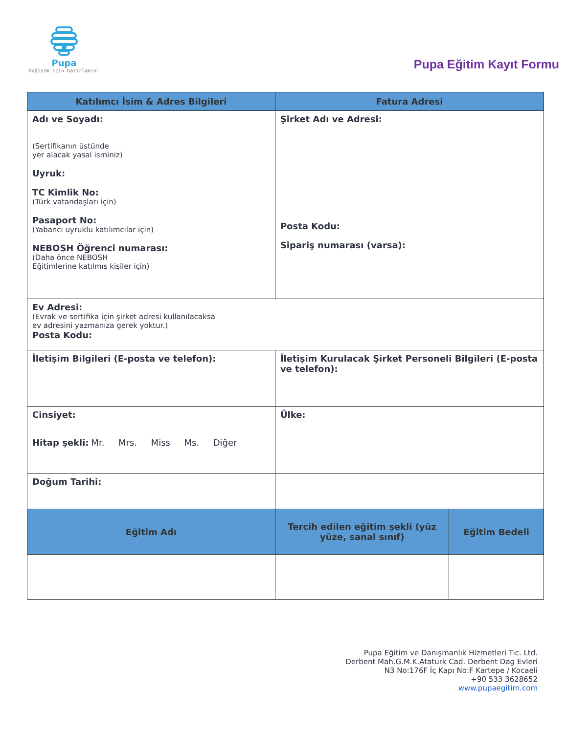Pupa
Değişim için hazırlanın!
Pupa Eğitim Kayıt Formu
| Katılımcı İsim & Adres Bilgileri | Fatura Adresi | |
| --- | --- | --- |
| Adı ve Soyadı: (Sertifikanın üstünde yer alacak yasal isminiz) Uyruk: TC Kimlik No: (Türk vatandaşları için) Pasaport No: (Yabancı uyruklu katılımcılar için) NEBOSH Öğrenci numarası: (Daha önce NEBOSH Eğitimlerine katılmış kişiler için) | Şirket Adı ve Adresi: Posta Kodu: Sipariş numarası (varsa): | |
| Ev Adresi: (Evrak ve sertifika için şirket adresi kullanılacaksa ev adresini yazmanıza gerek yoktur.) Posta Kodu: | | |
| İletişim Bilgileri (E-posta ve telefon): | İletişim Kurulacak Şirket Personeli Bilgileri (E-posta ve telefon): | |
| Cinsiyet: Hitap şekli: Mr. Mrs. Miss Ms. Diğer | Ülke: | |
| Doğum Tarihi: | | |
| Eğitim Adı | Tercih edilen eğitim şekli (yüz yüze, sanal sınıf) | Eğitim Bedeli |
Pupa Eğitim ve Danışmanlık Hizmetleri Tic. Ltd.
Derbent Mah.G.M.K.Ataturk Cad. Derbent Dag Evleri
N3 No:176F İç Kapı No:F Kartepe / Kocaeli
+90 533 3628652
www.pupaegitim.com